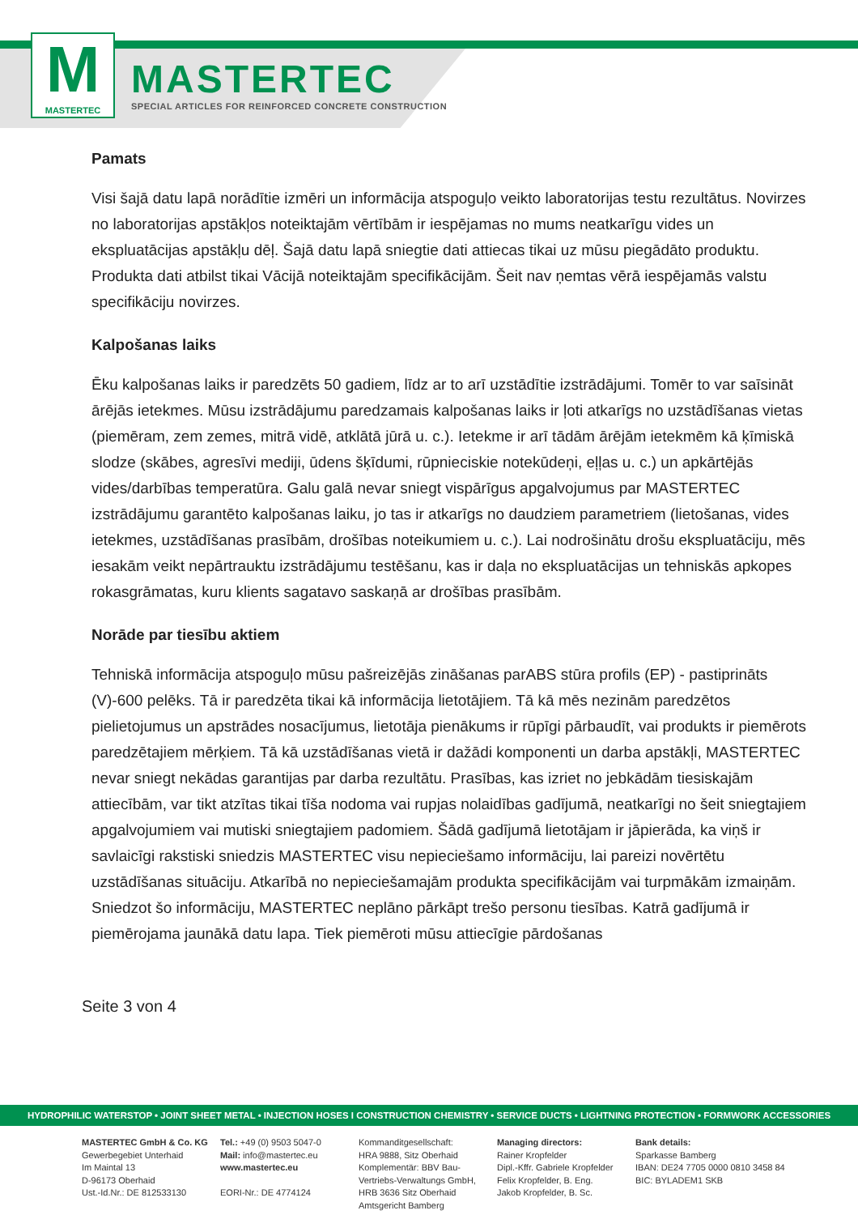M
MASTERTEC
MASTERTEC
SPECIAL ARTICLES FOR REINFORCED CONCRETE CONSTRUCTION
Pamats
Visi šajā datu lapā norādītie izmēri un informācija atspoguļo veikto laboratorijas testu rezultātus. Novirzes no laboratorijas apstākļos noteiktajām vērtībām ir iespējamas no mums neatkarīgu vides un ekspluatācijas apstākļu dēļ. Šajā datu lapā sniegtie dati attiecas tikai uz mūsu piegādāto produktu. Produkta dati atbilst tikai Vācijā noteiktajām specifikācijām. Šeit nav ņemtas vērā iespējamās valstu specifikāciju novirzes.
Kalpošanas laiks
Ēku kalpošanas laiks ir paredzēts 50 gadiem, līdz ar to arī uzstādītie izstrādājumi. Tomēr to var saīsināt ārējās ietekmes. Mūsu izstrādājumu paredzamais kalpošanas laiks ir ļoti atkarīgs no uzstādīšanas vietas (piemēram, zem zemes, mitrā vidē, atklātā jūrā u. c.). Ietekme ir arī tādām ārējām ietekmēm kā ķīmiskā slodze (skābes, agresīvi mediji, ūdens šķīdumi, rūpnieciskie notekūdeņi, eļļas u. c.) un apkārtējās vides/darbības temperatūra. Galu galā nevar sniegt vispārīgus apgalvojumus par MASTERTEC izstrādājumu garantēto kalpošanas laiku, jo tas ir atkarīgs no daudziem parametriem (lietošanas, vides ietekmes, uzstādīšanas prasībām, drošības noteikumiem u. c.). Lai nodrošinātu drošu ekspluatāciju, mēs iesakām veikt nepārtrauktu izstrādājumu testēšanu, kas ir daļa no ekspluatācijas un tehniskās apkopes rokasgrāmatas, kuru klients sagatavo saskaņā ar drošības prasībām.
Norāde par tiesību aktiem
Tehniskā informācija atspoguļo mūsu pašreizējās zināšanas parABS stūra profils (EP) - pastiprināts (V)-600 pelēks. Tā ir paredzēta tikai kā informācija lietotājiem. Tā kā mēs nezinām paredzētos pielietojumus un apstrādes nosacījumus, lietotāja pienākums ir rūpīgi pārbaudīt, vai produkts ir piemērots paredzētajiem mērķiem. Tā kā uzstādīšanas vietā ir dažādi komponenti un darba apstākļi, MASTERTEC nevar sniegt nekādas garantijas par darba rezultātu. Prasības, kas izriet no jebkādām tiesiskajām attiecībām, var tikt atzītas tikai tīša nodoma vai rupjas nolaidības gadījumā, neatkarīgi no šeit sniegtajiem apgalvojumiem vai mutiski sniegtajiem padomiem. Šādā gadījumā lietotājam ir jāpierāda, ka viņš ir savlaicīgi rakstiski sniedzis MASTERTEC visu nepieciešamo informāciju, lai pareizi novērtētu uzstādīšanas situāciju. Atkarībā no nepieciešamajām produkta specifikācijām vai turpmākām izmaiņām. Sniedzot šo informāciju, MASTERTEC neplāno pārkāpt trešo personu tiesības. Katrā gadījumā ir piemērojama jaunākā datu lapa. Tiek piemēroti mūsu attiecīgie pārdošanas
Seite 3 von 4
HYDROPHILIC WATERSTOP • JOINT SHEET METAL • INJECTION HOSES I CONSTRUCTION CHEMISTRY • SERVICE DUCTS • LIGHTNING PROTECTION • FORMWORK ACCESSORIES
MASTERTEC GmbH & Co. KG
Gewerbegebiet Unterhaid
Im Maintal 13
D-96173 Oberhaid
Ust.-Id.Nr.: DE 812533130
Tel.: +49 (0) 9503 5047-0
Mail: info@mastertec.eu
www.mastertec.eu
EORI-Nr.: DE 4774124
Kommanditgesellschaft:
HRA 9888, Sitz Oberhaid
Komplementär: BBV Bau-
Vertriebs-Verwaltungs GmbH,
HRB 3636 Sitz Oberhaid
Amtsgericht Bamberg
Managing directors:
Rainer Kropfelder
Dipl.-Kffr. Gabriele Kropfelder
Felix Kropfelder, B. Eng.
Jakob Kropfelder, B. Sc.
Bank details:
Sparkasse Bamberg
IBAN: DE24 7705 0000 0810 3458 84
BIC: BYLADEM1 SKB